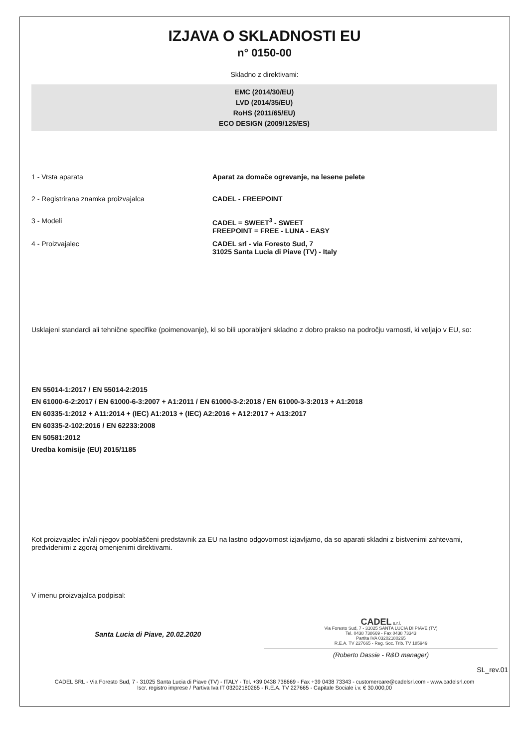IZJAVA O SKLADNOSTI EU
n° 0150-00
Skladno z direktivami:
EMC (2014/30/EU)
LVD (2014/35/EU)
RoHS (2011/65/EU)
ECO DESIGN (2009/125/ES)
1 - Vrsta aparata Aparat za domače ogrevanje, na lesene pelete
2 - Registrirana znamka proizvajalca CADEL - FREEPOINT
3 - Modeli CADEL = SWEET<sup>3</sup> - SWEET
FREEPOINT = FREE - LUNA - EASY
4 - Proizvajalec CADEL srl - via Foresto Sud, 7
31025 Santa Lucia di Piave (TV) - Italy
Usklajeni standardi ali tehnične specifike (poimenovanje), ki so bili uporabljeni skladno z dobro prakso na področju varnosti, ki veljajo v EU, so:
EN 55014-1:2017 / EN 55014-2:2015
EN 61000-6-2:2017 / EN 61000-6-3:2007 + A1:2011 / EN 61000-3-2:2018 / EN 61000-3-3:2013 + A1:2018
EN 60335-1:2012 + A11:2014 + (IEC) A1:2013 + (IEC) A2:2016 + A12:2017 + A13:2017
EN 60335-2-102:2016 / EN 62233:2008
EN 50581:2012
Uredba komisije (EU) 2015/1185
Kot proizvajalec in/ali njegov pooblaščeni predstavnik za EU na lastno odgovornost izjavljamo, da so aparati skladni z bistvenimi zahtevami, predvidenimi z zgoraj omenjenimi direktivami.
V imenu proizvajalca podpisal:
Santa Lucia di Piave, 20.02.2020
CADEL s.r.l.
Via Foresto Sud, 7 - 31025 SANTA LUCIA DI PIAVE (TV)
Tel. 0438 738669 - Fax 0438 73343
Partita IVA 03202180265
R.E.A. TV 227665 - Reg. Soc. Trib. TV 185949
(Roberto Dassie - R&D manager)
SL_rev.01
CADEL SRL - Via Foresto Sud, 7 - 31025 Santa Lucia di Piave (TV) - ITALY - Tel. +39 0438 738669 - Fax +39 0438 73343 - customercare@cadelsrl.com - www.cadelsrl.com
Iscr. registro imprese / Partiva Iva IT 03202180265 - R.E.A. TV 227665 - Capitale Sociale i.v. € 30.000,00